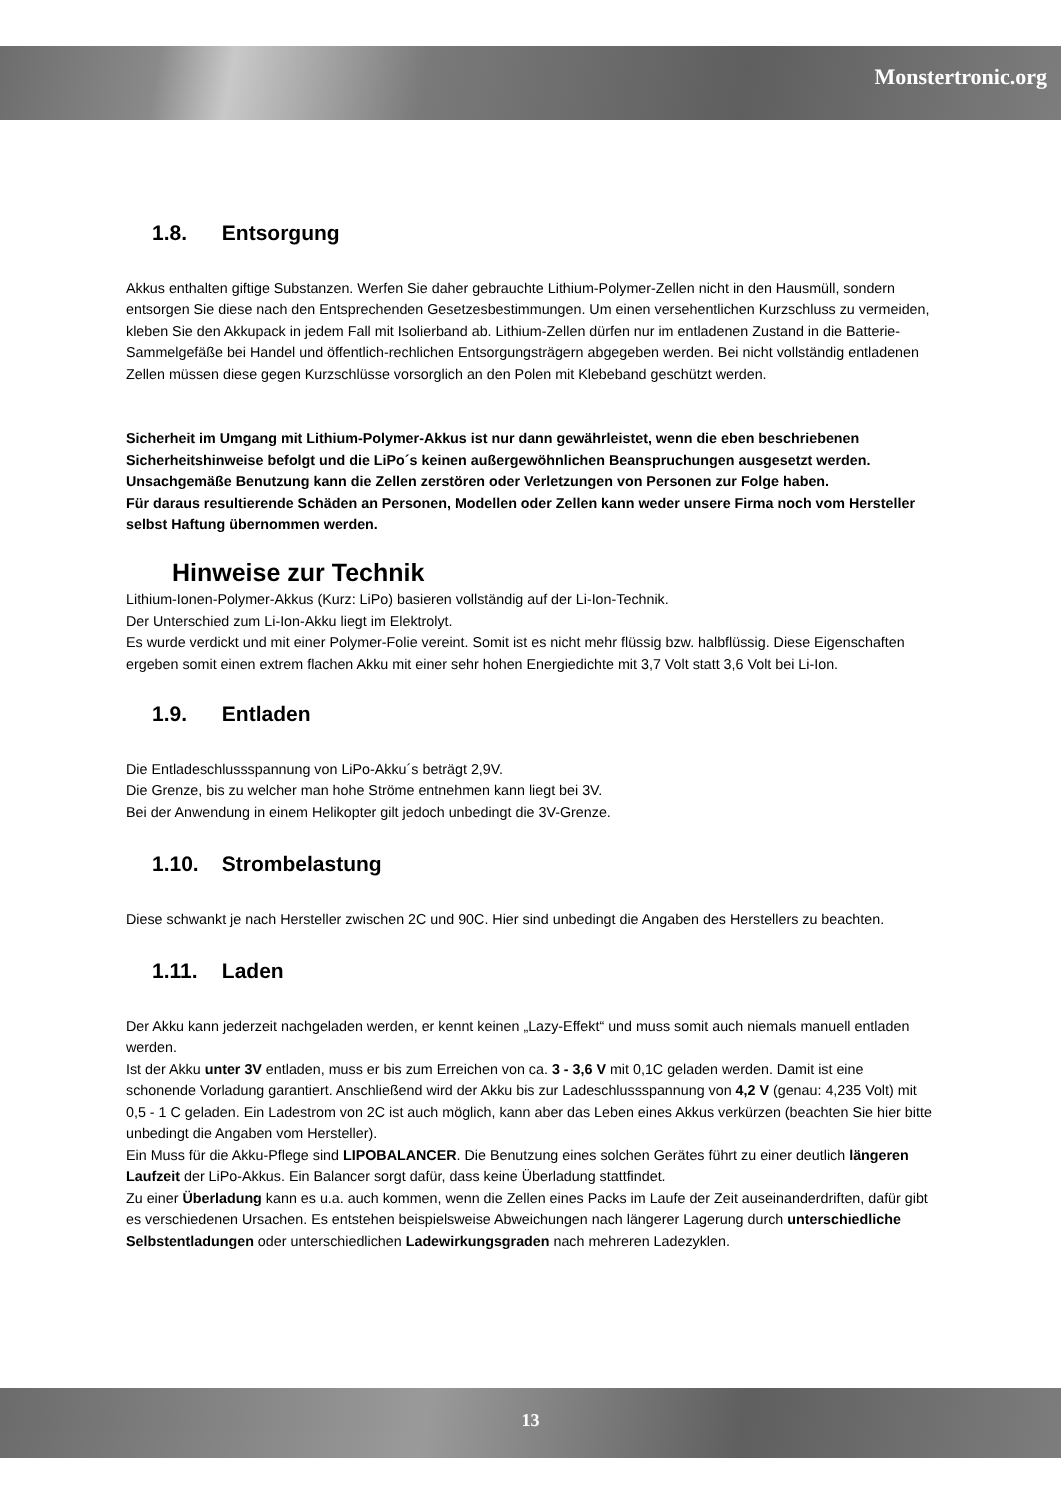Monstertronic.org
1.8. Entsorgung
Akkus enthalten giftige Substanzen. Werfen Sie daher gebrauchte Lithium-Polymer-Zellen nicht in den Hausmüll, sondern entsorgen Sie diese nach den Entsprechenden Gesetzesbestimmungen. Um einen versehentlichen Kurzschluss zu vermeiden, kleben Sie den Akkupack in jedem Fall mit Isolierband ab. Lithium-Zellen dürfen nur im entladenen Zustand in die Batterie-Sammelgefäße bei Handel und öffentlich-rechlichen Entsorgungsträgern abgegeben werden. Bei nicht vollständig entladenen Zellen müssen diese gegen Kurzschlüsse vorsorglich an den Polen mit Klebeband geschützt werden.
Sicherheit im Umgang mit Lithium-Polymer-Akkus ist nur dann gewährleistet, wenn die eben beschriebenen Sicherheitshinweise befolgt und die LiPo´s keinen außergewöhnlichen Beanspruchungen ausgesetzt werden. Unsachgemäße Benutzung kann die Zellen zerstören oder Verletzungen von Personen zur Folge haben.
Für daraus resultierende Schäden an Personen, Modellen oder Zellen kann weder unsere Firma noch vom Hersteller selbst Haftung übernommen werden.
Hinweise zur Technik
Lithium-Ionen-Polymer-Akkus (Kurz: LiPo) basieren vollständig auf der Li-Ion-Technik.
Der Unterschied zum Li-Ion-Akku liegt im Elektrolyt.
Es wurde verdickt und mit einer Polymer-Folie vereint. Somit ist es nicht mehr flüssig bzw. halbflüssig. Diese Eigenschaften ergeben somit einen extrem flachen Akku mit einer sehr hohen Energiedichte mit 3,7 Volt statt 3,6 Volt bei Li-Ion.
1.9. Entladen
Die Entladeschlussspannung von LiPo-Akku´s beträgt 2,9V.
Die Grenze, bis zu welcher man hohe Ströme entnehmen kann liegt bei 3V.
Bei der Anwendung in einem Helikopter gilt jedoch unbedingt die 3V-Grenze.
1.10. Strombelastung
Diese schwankt je nach Hersteller zwischen 2C und 90C. Hier sind unbedingt die Angaben des Herstellers zu beachten.
1.11. Laden
Der Akku kann jederzeit nachgeladen werden, er kennt keinen „Lazy-Effekt“ und muss somit auch niemals manuell entladen werden.
Ist der Akku unter 3V entladen, muss er bis zum Erreichen von ca. 3 - 3,6 V mit 0,1C geladen werden. Damit ist eine schonende Vorladung garantiert. Anschließend wird der Akku bis zur Ladeschlussspannung von 4,2 V (genau: 4,235 Volt) mit 0,5 - 1 C geladen. Ein Ladestrom von 2C ist auch möglich, kann aber das Leben eines Akkus verkürzen (beachten Sie hier bitte unbedingt die Angaben vom Hersteller).
Ein Muss für die Akku-Pflege sind LIPOBALANCER. Die Benutzung eines solchen Gerätes führt zu einer deutlich längeren Laufzeit der LiPo-Akkus. Ein Balancer sorgt dafür, dass keine Überladung stattfindet.
Zu einer Überladung kann es u.a. auch kommen, wenn die Zellen eines Packs im Laufe der Zeit auseinanderdriften, dafür gibt es verschiedenen Ursachen. Es entstehen beispielsweise Abweichungen nach längerer Lagerung durch unterschiedliche Selbstentladungen oder unterschiedlichen Ladewirkungsgraden nach mehreren Ladezyklen.
13